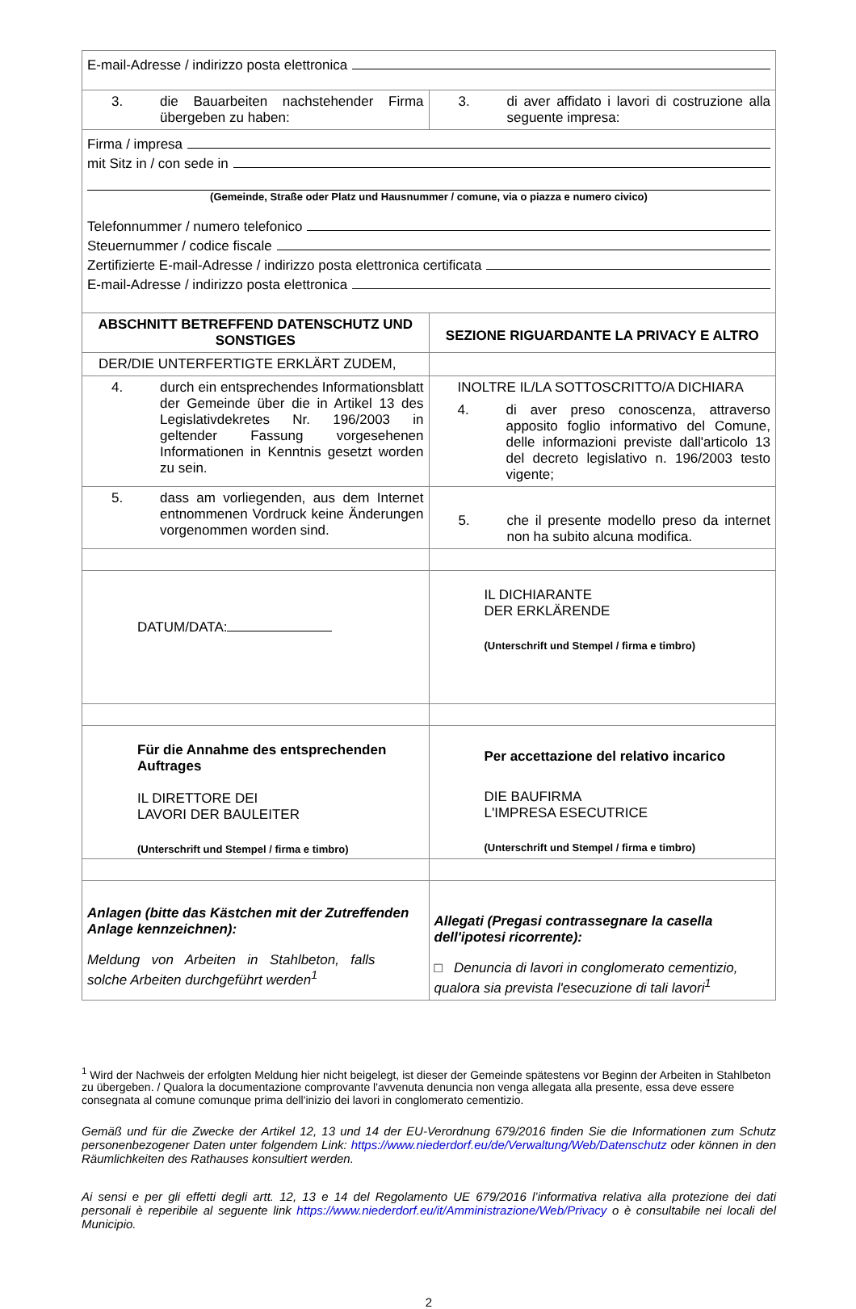| E-mail-Adresse / indirizzo posta elettronica | |
| 3. die Bauarbeiten nachstehender Firma übergeben zu haben: | 3. di aver affidato i lavori di costruzione alla seguente impresa: |
| Firma / impresa mit Sitz in / con sede in (Gemeinde, Straße oder Platz und Hausnummer / comune, via o piazza e numero civico) Telefonnummer / numero telefonico Steuernummer / codice fiscale Zertifizierte E-mail-Adresse / indirizzo posta elettronica certificata E-mail-Adresse / indirizzo posta elettronica | |
| ABSCHNITT BETREFFEND DATENSCHUTZ UND SONSTIGES | SEZIONE RIGUARDANTE LA PRIVACY E ALTRO |
| DER/DIE UNTERFERTIGTE ERKLÄRT ZUDEM, | |
| 4. durch ein entsprechendes Informationsblatt der Gemeinde über die in Artikel 13 des Legislativdekretes Nr. 196/2003 in geltender Fassung vorgesehenen Informationen in Kenntnis gesetzt worden zu sein. | INOLTRE IL/LA SOTTOSCRITTO/A DICHIARA 4. di aver preso conoscenza, attraverso apposito foglio informativo del Comune, delle informazioni previste dall'articolo 13 del decreto legislativo n. 196/2003 testo vigente; |
| 5. dass am vorliegenden, aus dem Internet entnommenen Vordruck keine Änderungen vorgenommen worden sind. | 5. che il presente modello preso da internet non ha subito alcuna modifica. |
| DATUM/DATA: | IL DICHIARANTE DER ERKLÄRENDE (Unterschrift und Stempel / firma e timbro) |
| Für die Annahme des entsprechenden Auftrages IL DIRETTORE DEI LAVORI DER BAULEITER (Unterschrift und Stempel / firma e timbro) | Per accettazione del relativo incarico DIE BAUFIRMA L'IMPRESA ESECUTRICE (Unterschrift und Stempel / firma e timbro) |
| Anlagen (bitte das Kästchen mit der Zutreffenden Anlage kennzeichnen): Meldung von Arbeiten in Stahlbeton, falls solche Arbeiten durchgeführt werden<sup>1</sup> | Allegati (Pregasi contrassegnare la casella dell'ipotesi ricorrente): □ Denuncia di lavori in conglomerato cementizio, qualora sia prevista l'esecuzione di tali lavori<sup>1</sup> |
<sup>1</sup> Wird der Nachweis der erfolgten Meldung hier nicht beigelegt, ist dieser der Gemeinde spätestens vor Beginn der Arbeiten in Stahlbeton zu übergeben. / Qualora la documentazione comprovante l'avvenuta denuncia non venga allegata alla presente, essa deve essere consegnata al comune comunque prima dell'inizio dei lavori in conglomerato cementizio.
Gemäß und für die Zwecke der Artikel 12, 13 und 14 der EU-Verordnung 679/2016 finden Sie die Informationen zum Schutz personenbezogener Daten unter folgendem Link: https://www.niederdorf.eu/de/Verwaltung/Web/Datenschutz oder können in den Räumlichkeiten des Rathauses konsultiert werden.
Ai sensi e per gli effetti degli artt. 12, 13 e 14 del Regolamento UE 679/2016 l’informativa relativa alla protezione dei dati personali è reperibile al seguente link https://www.niederdorf.eu/it/Amministrazione/Web/Privacy o è consultabile nei locali del Municipio.
2